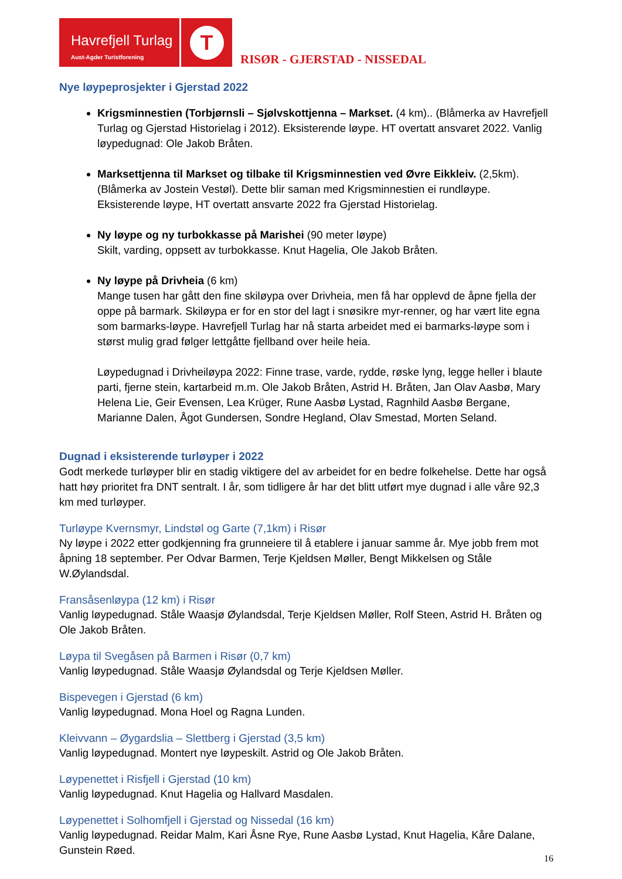Havrefjell Turlag
Aust-Agder Turistforening
T
RISØR - GJERSTAD - NISSEDAL
Nye løypeprosjekter i Gjerstad 2022
Krigsminnestien (Torbjørnsli – Sjølvskottjenna – Markset. (4 km).. (Blåmerka av Havrefjell Turlag og Gjerstad Historielag i 2012). Eksisterende løype. HT overtatt ansvaret 2022. Vanlig løypedugnad: Ole Jakob Bråten.
Marksettjenna til Markset og tilbake til Krigsminnestien ved Øvre Eikkleiv. (2,5km). (Blåmerka av Jostein Vestøl). Dette blir saman med Krigsminnestien ei rundløype. Eksisterende løype, HT overtatt ansvarte 2022 fra Gjerstad Historielag.
Ny løype og ny turbokkasse på Marishei (90 meter løype)
Skilt, varding, oppsett av turbokkasse. Knut Hagelia, Ole Jakob Bråten.
Ny løype på Drivheia (6 km)
Mange tusen har gått den fine skiløypa over Drivheia, men få har opplevd de åpne fjella der oppe på barmark. Skiløypa er for en stor del lagt i snøsikre myr-renner, og har vært lite egna som barmarks-løype. Havrefjell Turlag har nå starta arbeidet med ei barmarks-løype som i størst mulig grad følger lettgåtte fjellband over heile heia.
Løypedugnad i Drivheiløypa 2022: Finne trase, varde, rydde, røske lyng, legge heller i blaute parti, fjerne stein, kartarbeid m.m. Ole Jakob Bråten, Astrid H. Bråten, Jan Olav Aasbø, Mary Helena Lie, Geir Evensen, Lea Krüger, Rune Aasbø Lystad, Ragnhild Aasbø Bergane, Marianne Dalen, Ågot Gundersen, Sondre Hegland, Olav Smestad, Morten Seland.
Dugnad i eksisterende turløyper i 2022
Godt merkede turløyper blir en stadig viktigere del av arbeidet for en bedre folkehelse. Dette har også hatt høy prioritet fra DNT sentralt. I år, som tidligere år har det blitt utført mye dugnad i alle våre 92,3 km med turløyper.
Turløype Kvernsmyr, Lindstøl og Garte (7,1km) i Risør
Ny løype i 2022 etter godkjenning fra grunneiere til å etablere i januar samme år. Mye jobb frem mot åpning 18 september. Per Odvar Barmen, Terje Kjeldsen Møller, Bengt Mikkelsen og Ståle W.Øylandsdal.
Fransåsenløypa (12 km) i Risør
Vanlig løypedugnad. Ståle Waasjø Øylandsdal, Terje Kjeldsen Møller, Rolf Steen, Astrid H. Bråten og Ole Jakob Bråten.
Løypa til Svegåsen på Barmen i Risør (0,7 km)
Vanlig løypedugnad. Ståle Waasjø Øylandsdal og Terje Kjeldsen Møller.
Bispevegen i Gjerstad (6 km)
Vanlig løypedugnad. Mona Hoel og Ragna Lunden.
Kleivvann – Øygardslia – Slettberg i Gjerstad (3,5 km)
Vanlig løypedugnad. Montert nye løypeskilt. Astrid og Ole Jakob Bråten.
Løypenettet i Risfjell i Gjerstad (10 km)
Vanlig løypedugnad. Knut Hagelia og Hallvard Masdalen.
Løypenettet i Solhomfjell i Gjerstad og Nissedal (16 km)
Vanlig løypedugnad. Reidar Malm, Kari Åsne Rye, Rune Aasbø Lystad, Knut Hagelia, Kåre Dalane, Gunstein Røed.
16